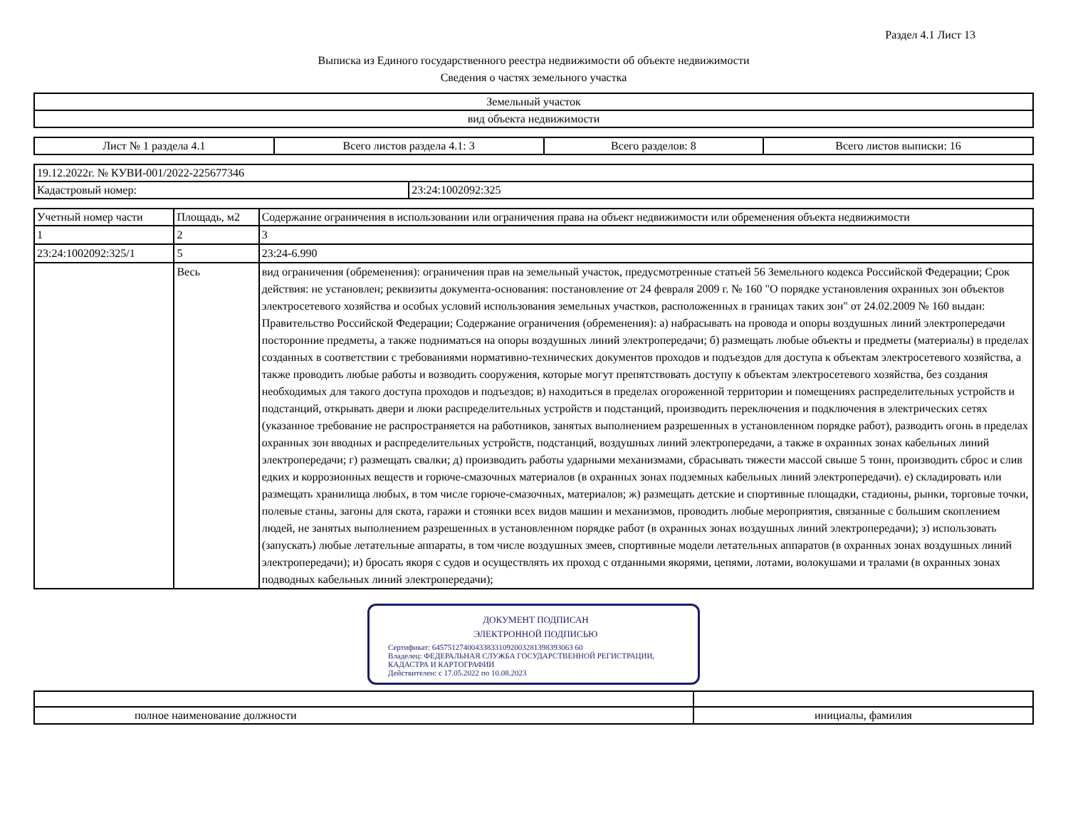Раздел 4.1 Лист 13
Выписка из Единого государственного реестра недвижимости об объекте недвижимости
Сведения о частях земельного участка
| Земельный участок |
| вид объекта недвижимости |
| Лист № 1 раздела 4.1 | Всего листов раздела 4.1: 3 | Всего разделов: 8 | Всего листов выписки: 16 |
| 19.12.2022г. № КУВИ-001/2022-225677346 | |
| Кадастровый номер: | 23:24:1002092:325 |
| Учетный номер части | Площадь, м2 | Содержание ограничения в использовании или ограничения права на объект недвижимости или обременения объекта недвижимости |
| --- | --- | --- |
| 1 | 2 | 3 |
| 23:24:1002092:325/1 | 5 | 23:24-6.990 |
| | Весь | вид ограничения (обременения): ограничения прав на земельный участок, предусмотренные статьей 56 Земельного кодекса Российской Федерации; Срок действия: не установлен; реквизиты документа-основания: постановление от 24 февраля 2009 г. № 160 "О порядке установления охранных зон объектов электросетевого хозяйства и особых условий использования земельных участков, расположенных в границах таких зон" от 24.02.2009 № 160 выдан: Правительство Российской Федерации; Содержание ограничения (обременения): а) набрасывать на провода и опоры воздушных линий электропередачи посторонние предметы, а также подниматься на опоры воздушных линий электропередачи; б) размещать любые объекты и предметы (материалы) в пределах созданных в соответствии с требованиями нормативно-технических документов проходов и подъездов для доступа к объектам электросетевого хозяйства, а также проводить любые работы и возводить сооружения, которые могут препятствовать доступу к объектам электросетевого хозяйства, без создания необходимых для такого доступа проходов и подъездов; в) находиться в пределах огороженной территории и помещениях распределительных устройств и подстанций, открывать двери и люки распределительных устройств и подстанций, производить переключения и подключения в электрических сетях (указанное требование не распространяется на работников, занятых выполнением разрешенных в установленном порядке работ), разводить огонь в пределах охранных зон вводных и распределительных устройств, подстанций, воздушных линий электропередачи, а также в охранных зонах кабельных линий электропередачи; г) размещать свалки; д) производить работы ударными механизмами, сбрасывать тяжести массой свыше 5 тонн, производить сброс и слив едких и коррозионных веществ и горюче-смазочных материалов (в охранных зонах подземных кабельных линий электропередачи). е) складировать или размещать хранилища любых, в том числе горюче-смазочных, материалов; ж) размещать детские и спортивные площадки, стадионы, рынки, торговые точки, полевые станы, загоны для скота, гаражи и стоянки всех видов машин и механизмов, проводить любые мероприятия, связанные с большим скоплением людей, не занятых выполнением разрешенных в установленном порядке работ (в охранных зонах воздушных линий электропередачи); з) использовать (запускать) любые летательные аппараты, в том числе воздушных змеев, спортивные модели летательных аппаратов (в охранных зонах воздушных линий электропередачи); и) бросать якоря с судов и осуществлять их проход с отданными якорями, цепями, лотами, волокушами и тралами (в охранных зонах подводных кабельных линий электропередачи); |
ДОКУМЕНТ ПОДПИСАН
ЭЛЕКТРОННОЙ ПОДПИСЬЮ
Сертификат: 645751274004338331092003281398393063 60
Владелец: ФЕДЕРАЛЬНАЯ СЛУЖБА ГОСУДАРСТВЕННОЙ РЕГИСТРАЦИИ, КАДАСТРА И КАРТОГРАФИИ
Действителен: с 17.05.2022 по 10.08.2023
| полное наименование должности | инициалы, фамилия |